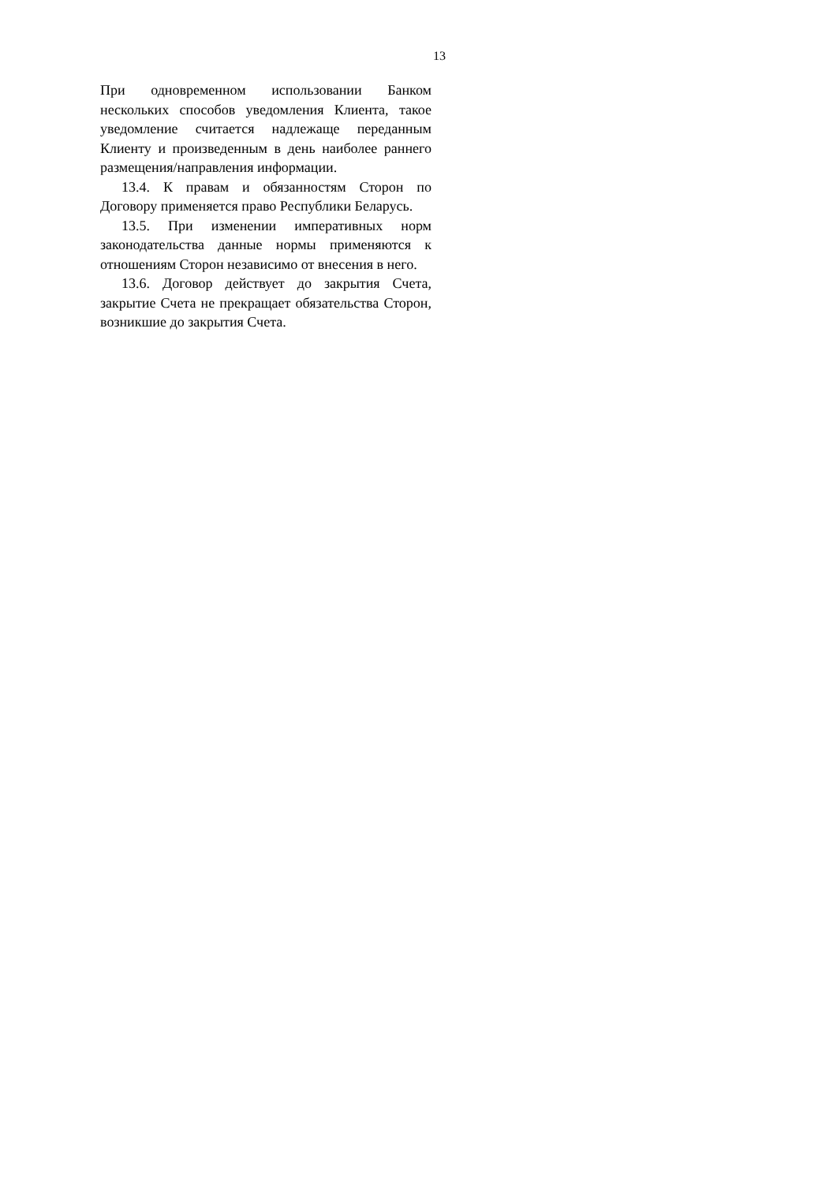13
При одновременном использовании Банком нескольких способов уведомления Клиента, такое уведомление считается надлежаще переданным Клиенту и произведенным в день наиболее раннего размещения/направления информации.
13.4. К правам и обязанностям Сторон по Договору применяется право Республики Беларусь.
13.5. При изменении императивных норм законодательства данные нормы применяются к отношениям Сторон независимо от внесения в него.
13.6. Договор действует до закрытия Счета, закрытие Счета не прекращает обязательства Сторон, возникшие до закрытия Счета.